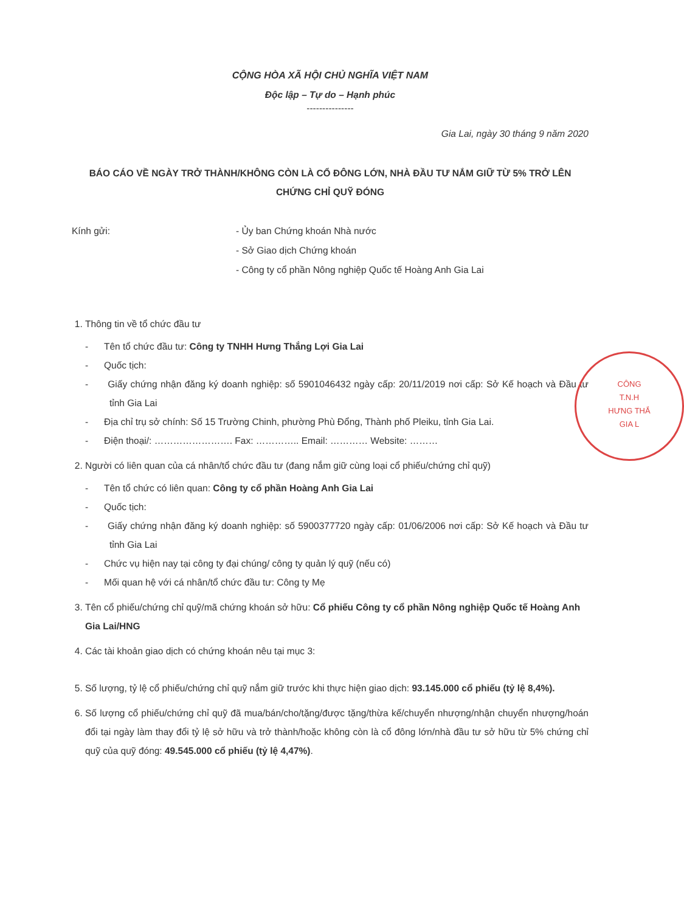CÔNG
T.N.H
HƯNG THẮ
GIA L
CỘNG HÒA XÃ HỘI CHỦ NGHĨA VIỆT NAM
Độc lập – Tự do – Hạnh phúc
---------------
Gia Lai, ngày 30 tháng 9 năm 2020
BÁO CÁO VỀ NGÀY TRỞ THÀNH/KHÔNG CÒN LÀ CỔ ĐÔNG LỚN, NHÀ ĐẦU TƯ NẮM GIỮ TỪ 5% TRỞ LÊN CHỨNG CHỈ QUỸ ĐÓNG
Kính gửi: - Ủy ban Chứng khoán Nhà nước
- Sở Giao dịch Chứng khoán
- Công ty cổ phần Nông nghiệp Quốc tế Hoàng Anh Gia Lai
1. Thông tin về tổ chức đầu tư
- Tên tổ chức đầu tư: Công ty TNHH Hưng Thắng Lợi Gia Lai
- Quốc tịch:
- Giấy chứng nhận đăng ký doanh nghiệp: số 5901046432 ngày cấp: 20/11/2019 nơi cấp: Sở Kế hoạch và Đầu tư tỉnh Gia Lai
- Địa chỉ trụ sở chính: Số 15 Trường Chinh, phường Phù Đổng, Thành phố Pleiku, tỉnh Gia Lai.
- Điện thoại/: ……………………. Fax: ………….. Email: ………… Website: ………
2. Người có liên quan của cá nhân/tổ chức đầu tư (đang nắm giữ cùng loại cổ phiếu/chứng chỉ quỹ)
- Tên tổ chức có liên quan: Công ty cổ phần Hoàng Anh Gia Lai
- Quốc tịch:
- Giấy chứng nhận đăng ký doanh nghiệp: số 5900377720 ngày cấp: 01/06/2006 nơi cấp: Sở Kế hoạch và Đầu tư tỉnh Gia Lai
- Chức vụ hiện nay tại công ty đại chúng/ công ty quản lý quỹ (nếu có)
- Mối quan hệ với cá nhân/tổ chức đầu tư: Công ty Mẹ
3. Tên cổ phiếu/chứng chỉ quỹ/mã chứng khoán sở hữu: Cổ phiếu Công ty cổ phần Nông nghiệp Quốc tế Hoàng Anh Gia Lai/HNG
4. Các tài khoản giao dịch có chứng khoán nêu tại mục 3:
5. Số lượng, tỷ lệ cổ phiếu/chứng chỉ quỹ nắm giữ trước khi thực hiện giao dịch: 93.145.000 cổ phiếu (tỷ lệ 8,4%).
6. Số lượng cổ phiếu/chứng chỉ quỹ đã mua/bán/cho/tặng/được tặng/thừa kế/chuyển nhượng/nhận chuyển nhượng/hoán đổi tại ngày làm thay đổi tỷ lệ sở hữu và trở thành/hoặc không còn là cổ đông lớn/nhà đầu tư sở hữu từ 5% chứng chỉ quỹ của quỹ đóng: 49.545.000 cổ phiếu (tỷ lệ 4,47%).